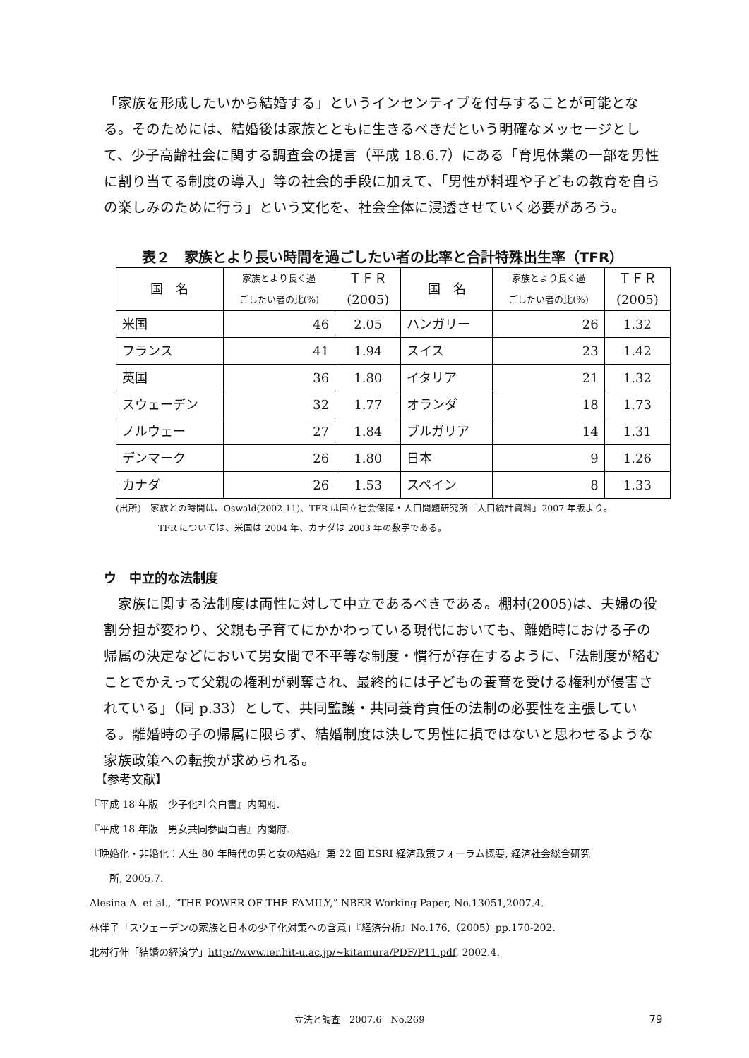「家族を形成したいから結婚する」というインセンティブを付与することが可能となる。そのためには、結婚後は家族とともに生きるべきだという明確なメッセージとして、少子高齢社会に関する調査会の提言（平成 18.6.7）にある「育児休業の一部を男性に割り当てる制度の導入」等の社会的手段に加えて、「男性が料理や子どもの教育を自らの楽しみのために行う」という文化を、社会全体に浸透させていく必要があろう。
表２　家族とより長い時間を過ごしたい者の比率と合計特殊出生率（TFR）
| 国 名 | 家族とより長く過 ごしたい者の比(%) | ＴＦＲ (2005) | 国 名 | 家族とより長く過 ごしたい者の比(%) | ＴＦＲ (2005) |
| --- | --- | --- | --- | --- | --- |
| 米国 | 46 | 2.05 | ハンガリー | 26 | 1.32 |
| フランス | 41 | 1.94 | スイス | 23 | 1.42 |
| 英国 | 36 | 1.80 | イタリア | 21 | 1.32 |
| スウェーデン | 32 | 1.77 | オランダ | 18 | 1.73 |
| ノルウェー | 27 | 1.84 | ブルガリア | 14 | 1.31 |
| デンマーク | 26 | 1.80 | 日本 | 9 | 1.26 |
| カナダ | 26 | 1.53 | スペイン | 8 | 1.33 |
(出所)　家族との時間は、Oswald(2002.11)、TFR は国立社会保障・人口問題研究所「人口統計資料」2007 年版より。
TFR については、米国は 2004 年、カナダは 2003 年の数字である。
ウ　中立的な法制度
　家族に関する法制度は両性に対して中立であるべきである。棚村(2005)は、夫婦の役割分担が変わり、父親も子育てにかかわっている現代においても、離婚時における子の帰属の決定などにおいて男女間で不平等な制度・慣行が存在するように、「法制度が絡むことでかえって父親の権利が剥奪され、最終的には子どもの養育を受ける権利が侵害されている」（同 p.33）として、共同監護・共同養育責任の法制の必要性を主張している。離婚時の子の帰属に限らず、結婚制度は決して男性に損ではないと思わせるような家族政策への転換が求められる。
【参考文献】
『平成 18 年版　少子化社会白書』内閣府.
『平成 18 年版　男女共同参画白書』内閣府.
『晩婚化・非婚化：人生 80 年時代の男と女の結婚』第 22 回 ESRI 経済政策フォーラム概要, 経済社会総合研究
　　所, 2005.7.
Alesina A. et al., “THE POWER OF THE FAMILY,” NBER Working Paper, No.13051,2007.4.
林伴子「スウェーデンの家族と日本の少子化対策への含意」『経済分析』No.176,（2005）pp.170-202.
北村行伸「結婚の経済学」http://www.ier.hit-u.ac.jp/~kitamura/PDF/P11.pdf, 2002.4.
立法と調査　2007.6　No.269 79